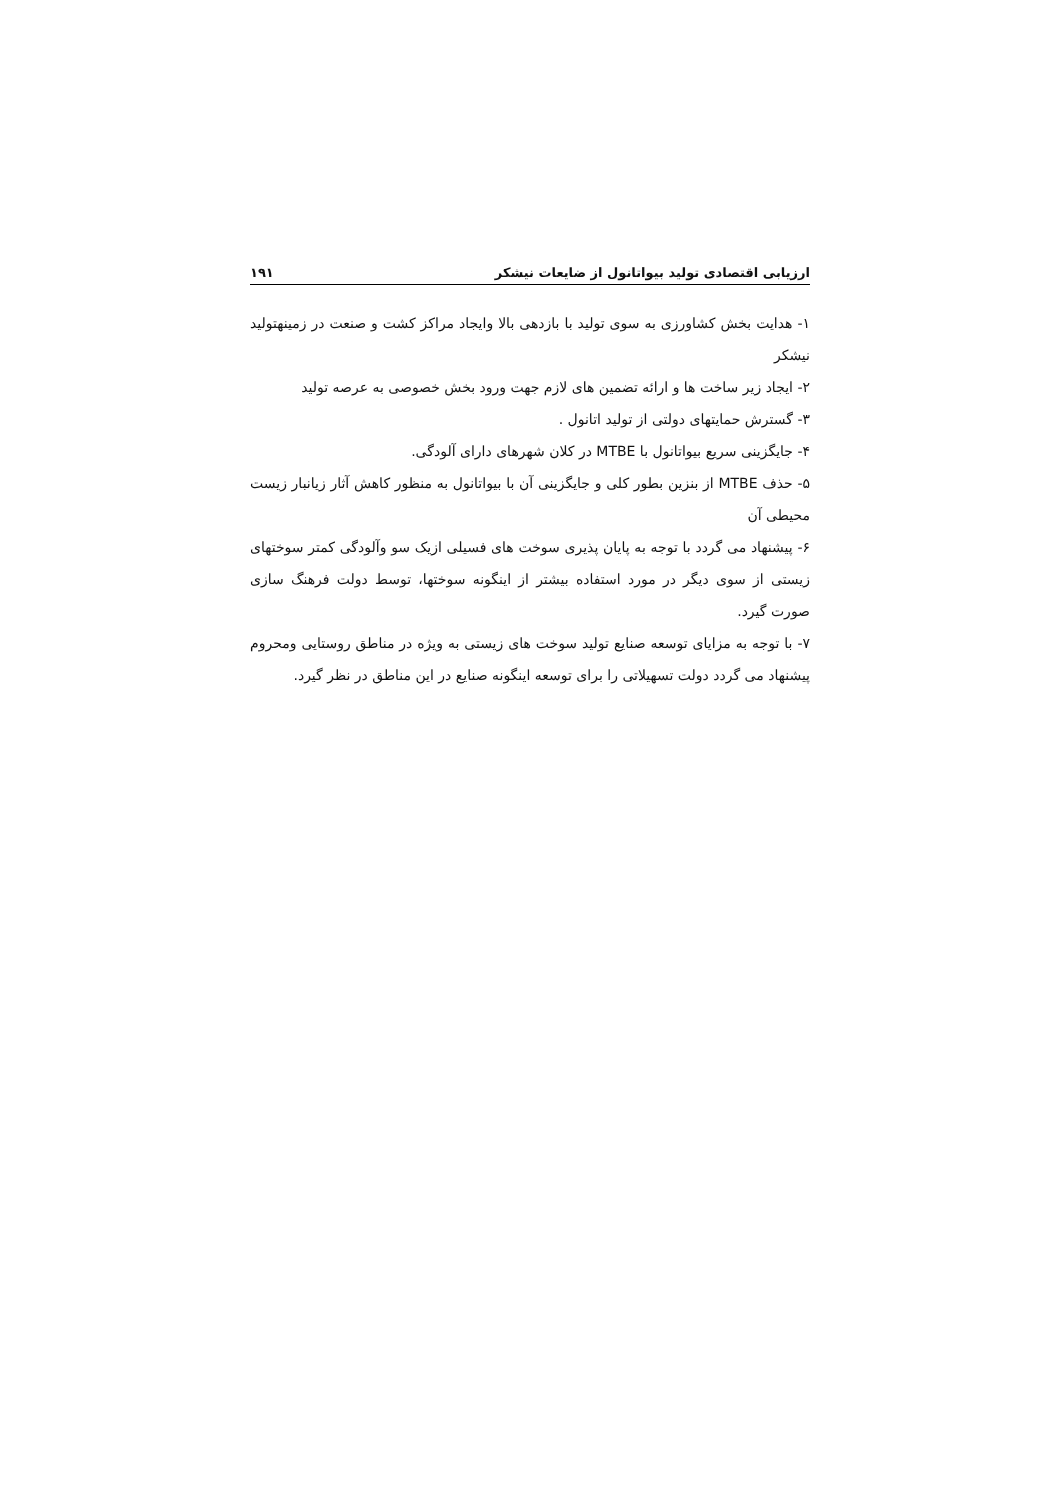ارزیابی اقتصادی تولید بیواتانول از ضایعات نیشکر ۱۹۱
۱- هدایت بخش کشاورزی به سوی تولید با بازدهی بالا وایجاد مراکز کشت و صنعت در زمینهتولید نیشکر
۲- ایجاد زیر ساخت ها و ارائه تضمین های لازم جهت ورود بخش خصوصی به عرصه تولید
۳- گسترش حمایتهای دولتی از تولید اتانول .
۴- جایگزینی سریع بیواتانول با MTBE در کلان شهرهای دارای آلودگی.
۵- حذف MTBE از بنزین بطور کلی و جایگزینی آن با بیواتانول به منظور کاهش آثار زیانبار زیست محیطی آن
۶- پیشنهاد می گردد با توجه به پایان پذیری سوخت های فسیلی ازیک سو وآلودگی کمتر سوختهای زیستی از سوی دیگر در مورد استفاده بیشتر از اینگونه سوختها، توسط دولت فرهنگ سازی صورت گیرد.
۷- با توجه به مزایای توسعه صنایع تولید سوخت های زیستی به ویژه در مناطق روستایی ومحروم پیشنهاد می گردد دولت تسهیلاتی را برای توسعه اینگونه صنایع در این مناطق در نظر گیرد.